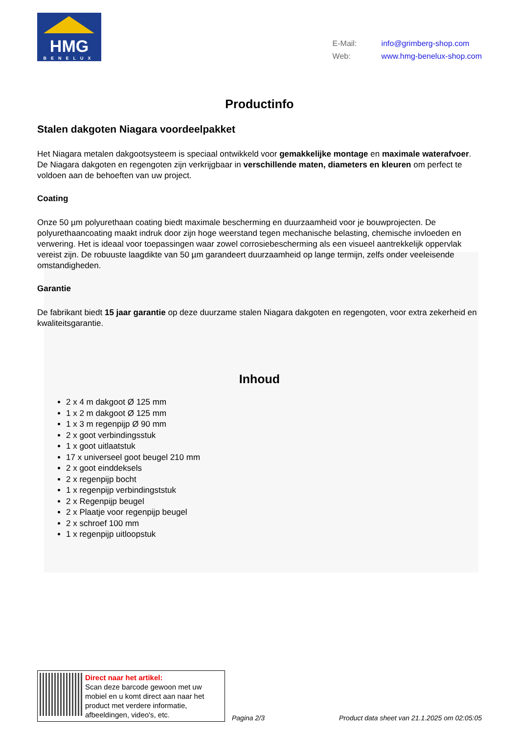HMG
BENELUX
E-Mail: info@grimberg-shop.com
Web: www.hmg-benelux-shop.com
Productinfo
Stalen dakgoten Niagara voordeelpakket
Het Niagara metalen dakgootsysteem is speciaal ontwikkeld voor gemakkelijke montage en maximale waterafvoer. De Niagara dakgoten en regengoten zijn verkrijgbaar in verschillende maten, diameters en kleuren om perfect te voldoen aan de behoeften van uw project.
Coating
Onze 50 µm polyurethaan coating biedt maximale bescherming en duurzaamheid voor je bouwprojecten. De polyurethaancoating maakt indruk door zijn hoge weerstand tegen mechanische belasting, chemische invloeden en verwering. Het is ideaal voor toepassingen waar zowel corrosiebescherming als een visueel aantrekkelijk oppervlak vereist zijn. De robuuste laagdikte van 50 µm garandeert duurzaamheid op lange termijn, zelfs onder veeleisende omstandigheden.
Garantie
De fabrikant biedt 15 jaar garantie op deze duurzame stalen Niagara dakgoten en regengoten, voor extra zekerheid en kwaliteitsgarantie.
Inhoud
2 x 4 m dakgoot Ø 125 mm
1 x 2 m dakgoot Ø 125 mm
1 x 3 m regenpijp Ø 90 mm
2 x goot verbindingsstuk
1 x goot uitlaatstuk
17 x universeel goot beugel 210 mm
2 x goot einddeksels
2 x regenpijp bocht
1 x regenpijp verbindingststuk
2 x Regenpijp beugel
2 x Plaatje voor regenpijp beugel
2 x schroef 100 mm
1 x regenpijp uitloopstuk
Direct naar het artikel:
Scan deze barcode gewoon met uw mobiel en u komt direct aan naar het product met verdere informatie, afbeeldingen, video's, etc.
Pagina 2/3 Product data sheet van 21.1.2025 om 02:05:05